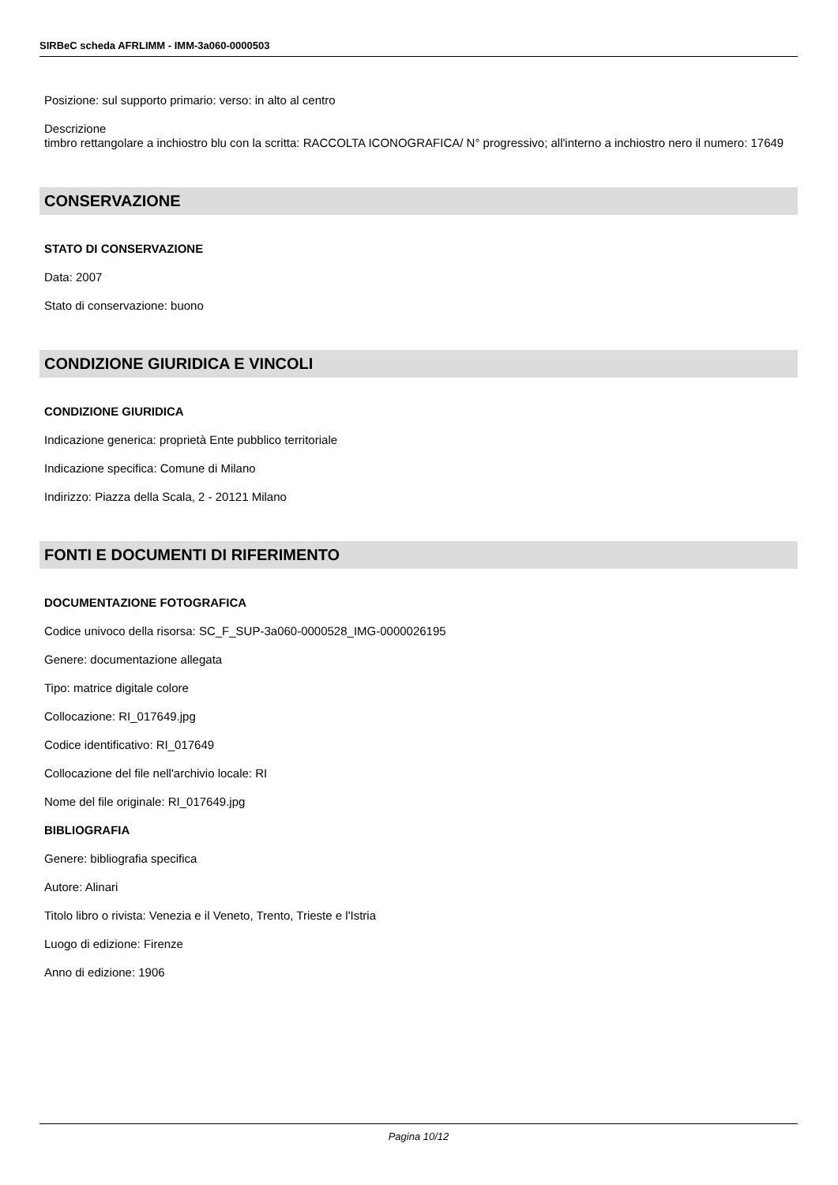SIRBeC scheda AFRLIMM - IMM-3a060-0000503
Posizione: sul supporto primario: verso: in alto al centro
Descrizione
timbro rettangolare a inchiostro blu con la scritta: RACCOLTA ICONOGRAFICA/ N° progressivo; all'interno a inchiostro nero il numero: 17649
CONSERVAZIONE
STATO DI CONSERVAZIONE
Data: 2007
Stato di conservazione: buono
CONDIZIONE GIURIDICA E VINCOLI
CONDIZIONE GIURIDICA
Indicazione generica: proprietà Ente pubblico territoriale
Indicazione specifica: Comune di Milano
Indirizzo: Piazza della Scala, 2 - 20121 Milano
FONTI E DOCUMENTI DI RIFERIMENTO
DOCUMENTAZIONE FOTOGRAFICA
Codice univoco della risorsa: SC_F_SUP-3a060-0000528_IMG-0000026195
Genere: documentazione allegata
Tipo: matrice digitale colore
Collocazione: RI_017649.jpg
Codice identificativo: RI_017649
Collocazione del file nell'archivio locale: RI
Nome del file originale: RI_017649.jpg
BIBLIOGRAFIA
Genere: bibliografia specifica
Autore: Alinari
Titolo libro o rivista: Venezia e il Veneto, Trento, Trieste e l'Istria
Luogo di edizione: Firenze
Anno di edizione: 1906
Pagina 10/12